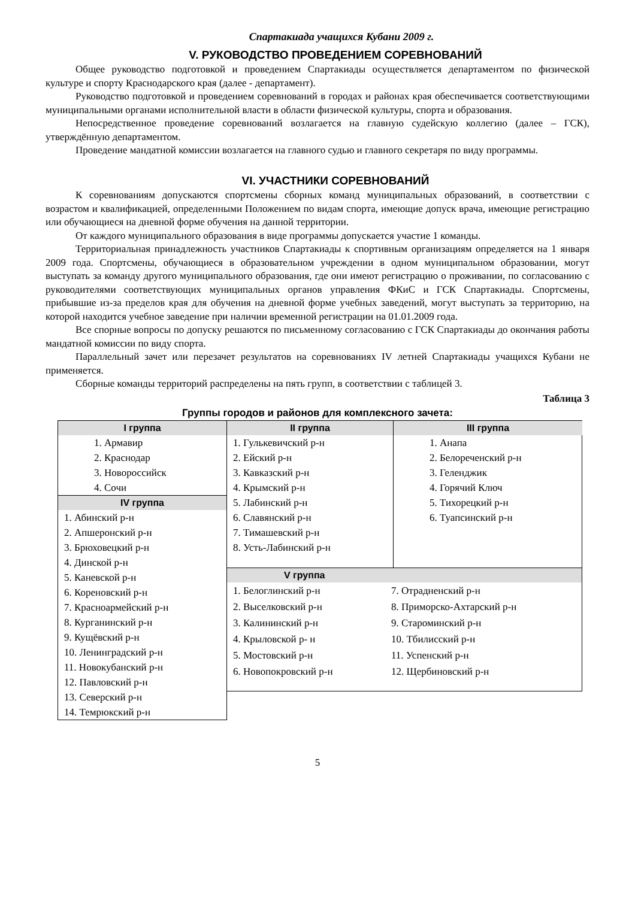Спартакиада учащихся Кубани 2009 г.
V. РУКОВОДСТВО ПРОВЕДЕНИЕМ СОРЕВНОВАНИЙ
Общее руководство подготовкой и проведением Спартакиады осуществляется департаментом по физической культуре и спорту Краснодарского края (далее - департамент).
Руководство подготовкой и проведением соревнований в городах и районах края обеспечивается соответствующими муниципальными органами исполнительной власти в области физической культуры, спорта и образования.
Непосредственное проведение соревнований возлагается на главную судейскую коллегию (далее – ГСК), утверждённую департаментом.
Проведение мандатной комиссии возлагается на главного судью и главного секретаря по виду программы.
VI. УЧАСТНИКИ СОРЕВНОВАНИЙ
К соревнованиям допускаются спортсмены сборных команд муниципальных образований, в соответствии с возрастом и квалификацией, определенными Положением по видам спорта, имеющие допуск врача, имеющие регистрацию или обучающиеся на дневной форме обучения на данной территории.
От каждого муниципального образования в виде программы допускается участие 1 команды.
Территориальная принадлежность участников Спартакиады к спортивным организациям определяется на 1 января 2009 года. Спортсмены, обучающиеся в образовательном учреждении в одном муниципальном образовании, могут выступать за команду другого муниципального образования, где они имеют регистрацию о проживании, по согласованию с руководителями соответствующих муниципальных органов управления ФКиС и ГСК Спартакиады. Спортсмены, прибывшие из-за пределов края для обучения на дневной форме учебных заведений, могут выступать за территорию, на которой находится учебное заведение при наличии временной регистрации на 01.01.2009 года.
Все спорные вопросы по допуску решаются по письменному согласованию с ГСК Спартакиады до окончания работы мандатной комиссии по виду спорта.
Параллельный зачет или перезачет результатов на соревнованиях IV летней Спартакиады учащихся Кубани не применяется.
Сборные команды территорий распределены на пять групп, в соответствии с таблицей 3.
Таблица 3
Группы городов и районов для комплексного зачета:
I группа
1. Армавир
2. Краснодар
3. Новороссийск
4. Сочи
IV группа
1. Абинский р-н
2. Апшеронский р-н
3. Брюховецкий р-н
4. Динской р-н
5. Каневской р-н
6. Кореновский р-н
7. Красноармейский р-н
8. Курганинский р-н
9. Кущёвский р-н
10. Ленинградский р-н
11. Новокубанский р-н
12. Павловский р-н
13. Северский р-н
14. Темрюкский р-н
II группа
1. Гулькевичский р-н
2. Ейский р-н
3. Кавказский р-н
4. Крымский р-н
5. Лабинский р-н
6. Славянский р-н
7. Тимашевский р-н
8. Усть-Лабинский р-н
III группа
1. Анапа
2. Белореченский р-н
3. Геленджик
4. Горячий Ключ
5. Тихорецкий р-н
6. Туапсинский р-н
V группа
| 1. Белоглинский р-н | 7. Отрадненский р-н |
| 2. Выселковский р-н | 8. Приморско-Ахтарский р-н |
| 3. Калининский р-н | 9. Староминский р-н |
| 4. Крыловской р- н | 10. Тбилисский р-н |
| 5. Мостовский р-н | 11. Успенский р-н |
| 6. Новопокровский р-н | 12. Щербиновский р-н |
5